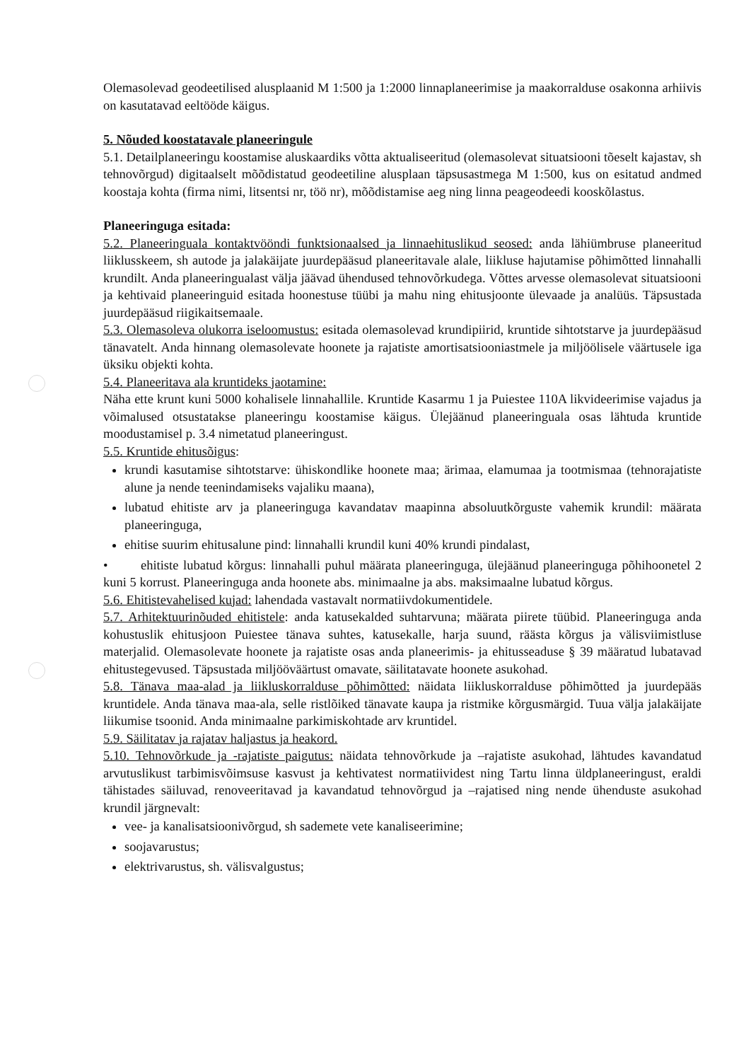Olemasolevad geodeetilised alusplaanid M 1:500 ja 1:2000 linnaplaneerimise ja maakorralduse osakonna arhiivis on kasutatavad eeltööde käigus.
5. Nõuded koostatavale planeeringule
5.1. Detailplaneeringu koostamise aluskaardiks võtta aktualiseeritud (olemasolevat situatsiooni tõeselt kajastav, sh tehnovõrgud) digitaalselt mõõdistatud geodeetiline alusplaan täpsusastmega M 1:500, kus on esitatud andmed koostaja kohta (firma nimi, litsentsi nr, töö nr), mõõdistamise aeg ning linna peageodeedi kooskõlastus.
Planeeringuga esitada:
5.2. Planeeringuala kontaktvööndi funktsionaalsed ja linnaehituslikud seosed: anda lähiümbruse planeeritud liiklusskeem, sh autode ja jalakäijate juurdepääsud planeeritavale alale, liikluse hajutamise põhimõtted linnahalli krundilt. Anda planeeringualast välja jäävad ühendused tehnovõrkudega. Võttes arvesse olemasolevat situatsiooni ja kehtivaid planeeringuid esitada hoonestuse tüübi ja mahu ning ehitusjoonte ülevaade ja analüüs. Täpsustada juurdepääsud riigikaitsemaale.
5.3. Olemasoleva olukorra iseloomustus: esitada olemasolevad krundipiirid, kruntide sihtotstarve ja juurdepääsud tänavatelt. Anda hinnang olemasolevate hoonete ja rajatiste amortisatsiooniastmele ja miljöölisele väärtusele iga üksiku objekti kohta.
5.4. Planeeritava ala kruntideks jaotamine:
Näha ette krunt kuni 5000 kohalisele linnahallile. Kruntide Kasarmu 1 ja Puiestee 110A likvideerimise vajadus ja võimalused otsustatakse planeeringu koostamise käigus. Ülejäänud planeeringuala osas lähtuda kruntide moodustamisel p. 3.4 nimetatud planeeringust.
5.5. Kruntide ehitusõigus:
krundi kasutamise sihtotstarve: ühiskondlike hoonete maa; ärimaa, elamumaa ja tootmismaa (tehnorajatiste alune ja nende teenindamiseks vajaliku maana),
lubatud ehitiste arv ja planeeringuga kavandatav maapinna absoluutkõrguste vahemik krundil: määrata planeeringuga,
ehitise suurim ehitusalune pind: linnahalli krundil kuni 40% krundi pindalast,
• ehitiste lubatud kõrgus: linnahalli puhul määrata planeeringuga, ülejäänud planeeringuga põhihoonetel 2 kuni 5 korrust. Planeeringuga anda hoonete abs. minimaalne ja abs. maksimaalne lubatud kõrgus.
5.6. Ehitistevahelised kujad: lahendada vastavalt normatiivdokumentidele.
5.7. Arhitektuurinõuded ehitistele: anda katusekalded suhtarvuna; määrata piirete tüübid. Planeeringuga anda kohustuslik ehitusjoon Puiestee tänava suhtes, katusekalle, harja suund, räästa kõrgus ja välisviimistluse materjalid. Olemasolevate hoonete ja rajatiste osas anda planeerimis- ja ehitusseaduse § 39 määratud lubatavad ehitustegevused. Täpsustada miljööväärtust omavate, säilitatavate hoonete asukohad.
5.8. Tänava maa-alad ja liikluskorralduse põhimõtted: näidata liikluskorralduse põhimõtted ja juurdepääs kruntidele. Anda tänava maa-ala, selle ristlõiked tänavate kaupa ja ristmike kõrgusmärgid. Tuua välja jalakäijate liikumise tsoonid. Anda minimaalne parkimiskohtade arv kruntidel.
5.9. Säilitatav ja rajatav haljastus ja heakord.
5.10. Tehnovõrkude ja -rajatiste paigutus: näidata tehnovõrkude ja –rajatiste asukohad, lähtudes kavandatud arvutuslikust tarbimisvõimsuse kasvust ja kehtivatest normatiividest ning Tartu linna üldplaneeringust, eraldi tähistades säiluvad, renoveeritavad ja kavandatud tehnovõrgud ja –rajatised ning nende ühenduste asukohad krundil järgnevalt:
vee- ja kanalisatsioonivõrgud, sh sademete vete kanaliseerimine;
soojavarustus;
elektrivarustus, sh. välisvalgustus;